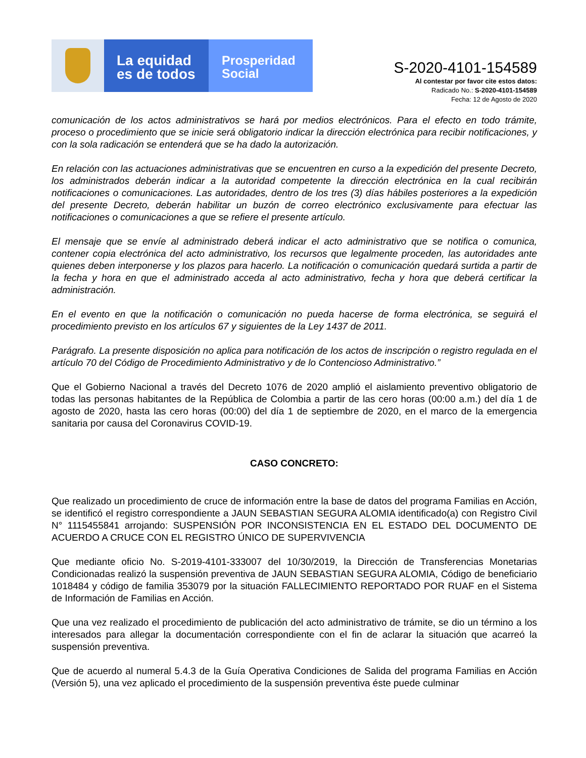La equidad
es de todos
Prosperidad
Social
S-2020-4101-154589
Al contestar por favor cite estos datos:
Radicado No.: S-2020-4101-154589
Fecha: 12 de Agosto de 2020
comunicación de los actos administrativos se hará por medios electrónicos. Para el efecto en todo trámite, proceso o procedimiento que se inicie será obligatorio indicar la dirección electrónica para recibir notificaciones, y con la sola radicación se entenderá que se ha dado la autorización.
En relación con las actuaciones administrativas que se encuentren en curso a la expedición del presente Decreto, los administrados deberán indicar a la autoridad competente la dirección electrónica en la cual recibirán notificaciones o comunicaciones. Las autoridades, dentro de los tres (3) días hábiles posteriores a la expedición del presente Decreto, deberán habilitar un buzón de correo electrónico exclusivamente para efectuar las notificaciones o comunicaciones a que se refiere el presente artículo.
El mensaje que se envíe al administrado deberá indicar el acto administrativo que se notifica o comunica, contener copia electrónica del acto administrativo, los recursos que legalmente proceden, las autoridades ante quienes deben interponerse y los plazos para hacerlo. La notificación o comunicación quedará surtida a partir de la fecha y hora en que el administrado acceda al acto administrativo, fecha y hora que deberá certificar la administración.
En el evento en que la notificación o comunicación no pueda hacerse de forma electrónica, se seguirá el procedimiento previsto en los artículos 67 y siguientes de la Ley 1437 de 2011.
Parágrafo. La presente disposición no aplica para notificación de los actos de inscripción o registro regulada en el artículo 70 del Código de Procedimiento Administrativo y de lo Contencioso Administrativo.”
Que el Gobierno Nacional a través del Decreto 1076 de 2020 amplió el aislamiento preventivo obligatorio de todas las personas habitantes de la República de Colombia a partir de las cero horas (00:00 a.m.) del día 1 de agosto de 2020, hasta las cero horas (00:00) del día 1 de septiembre de 2020, en el marco de la emergencia sanitaria por causa del Coronavirus COVID-19.
CASO CONCRETO:
Que realizado un procedimiento de cruce de información entre la base de datos del programa Familias en Acción, se identificó el registro correspondiente a JAUN SEBASTIAN SEGURA ALOMIA identificado(a) con Registro Civil N° 1115455841 arrojando: SUSPENSIÓN POR INCONSISTENCIA EN EL ESTADO DEL DOCUMENTO DE ACUERDO A CRUCE CON EL REGISTRO ÚNICO DE SUPERVIVENCIA
Que mediante oficio No. S-2019-4101-333007 del 10/30/2019, la Dirección de Transferencias Monetarias Condicionadas realizó la suspensión preventiva de JAUN SEBASTIAN SEGURA ALOMIA, Código de beneficiario 1018484 y código de familia 353079 por la situación FALLECIMIENTO REPORTADO POR RUAF en el Sistema de Información de Familias en Acción.
Que una vez realizado el procedimiento de publicación del acto administrativo de trámite, se dio un término a los interesados para allegar la documentación correspondiente con el fin de aclarar la situación que acarreó la suspensión preventiva.
Que de acuerdo al numeral 5.4.3 de la Guía Operativa Condiciones de Salida del programa Familias en Acción (Versión 5), una vez aplicado el procedimiento de la suspensión preventiva éste puede culminar